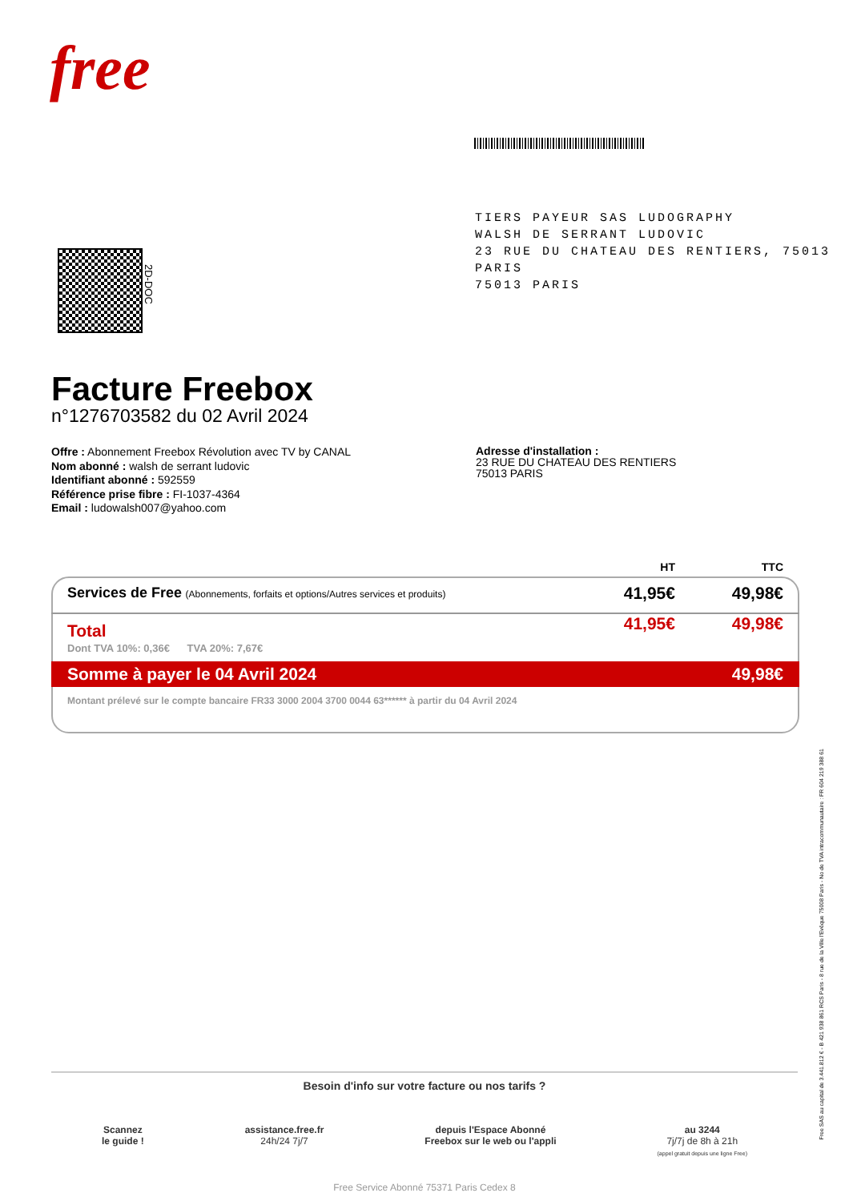free
TIERS PAYEUR SAS LUDOGRAPHY
WALSH DE SERRANT LUDOVIC
23 RUE DU CHATEAU DES RENTIERS, 75013 PARIS
75013 PARIS
2D-DOC
Facture Freebox
n°1276703582 du 02 Avril 2024
Offre : Abonnement Freebox Révolution avec TV by CANAL
Nom abonné : walsh de serrant ludovic
Identifiant abonné : 592559
Référence prise fibre : FI-1037-4364
Email : ludowalsh007@yahoo.com
Adresse d'installation :
23 RUE DU CHATEAU DES RENTIERS
75013 PARIS
| | HT | TTC |
| --- | --- | --- |
| Services de Free (Abonnements, forfaits et options/Autres services et produits) | 41,95€ | 49,98€ |
| Total Dont TVA 10%: 0,36€ TVA 20%: 7,67€ | 41,95€ | 49,98€ |
| Somme à payer le 04 Avril 2024 | | 49,98€ |
| Montant prélevé sur le compte bancaire FR33 3000 2004 3700 0044 63****** à partir du 04 Avril 2024 | | |
Free SAS au capital de 3.441.812 € - B 421 938 861 RCS Paris - 8 rue de la Ville l'Evêque 75008 Paris - No de TVA intracommunautaire : FR 604 219 388 61
Besoin d'info sur votre facture ou nos tarifs ?
Scannez
le guide !
assistance.free.fr
24h/24 7j/7
depuis l'Espace Abonné
Freebox sur le web ou l'appli
au 3244
7j/7j de 8h à 21h
(appel gratuit depuis une ligne Free)
Free Service Abonné 75371 Paris Cedex 8